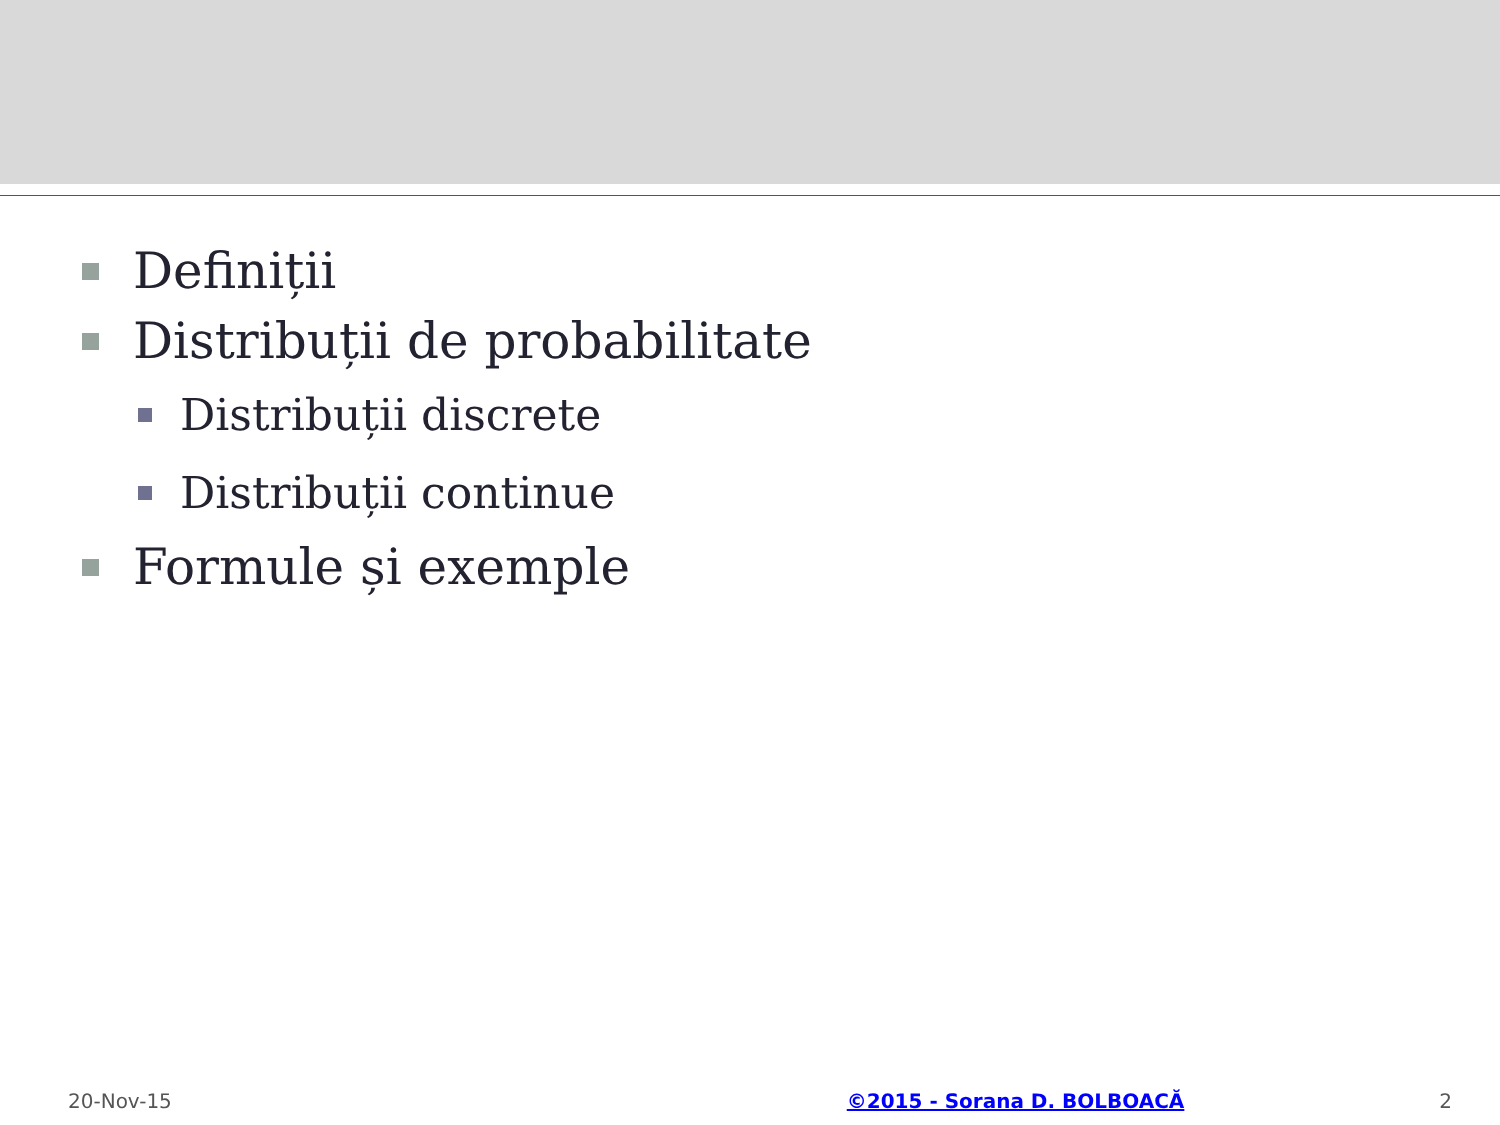Definiții
Distribuții de probabilitate
Distribuții discrete
Distribuții continue
Formule și exemple
20-Nov-15 ©2015 - Sorana D. BOLBOACĂ 2